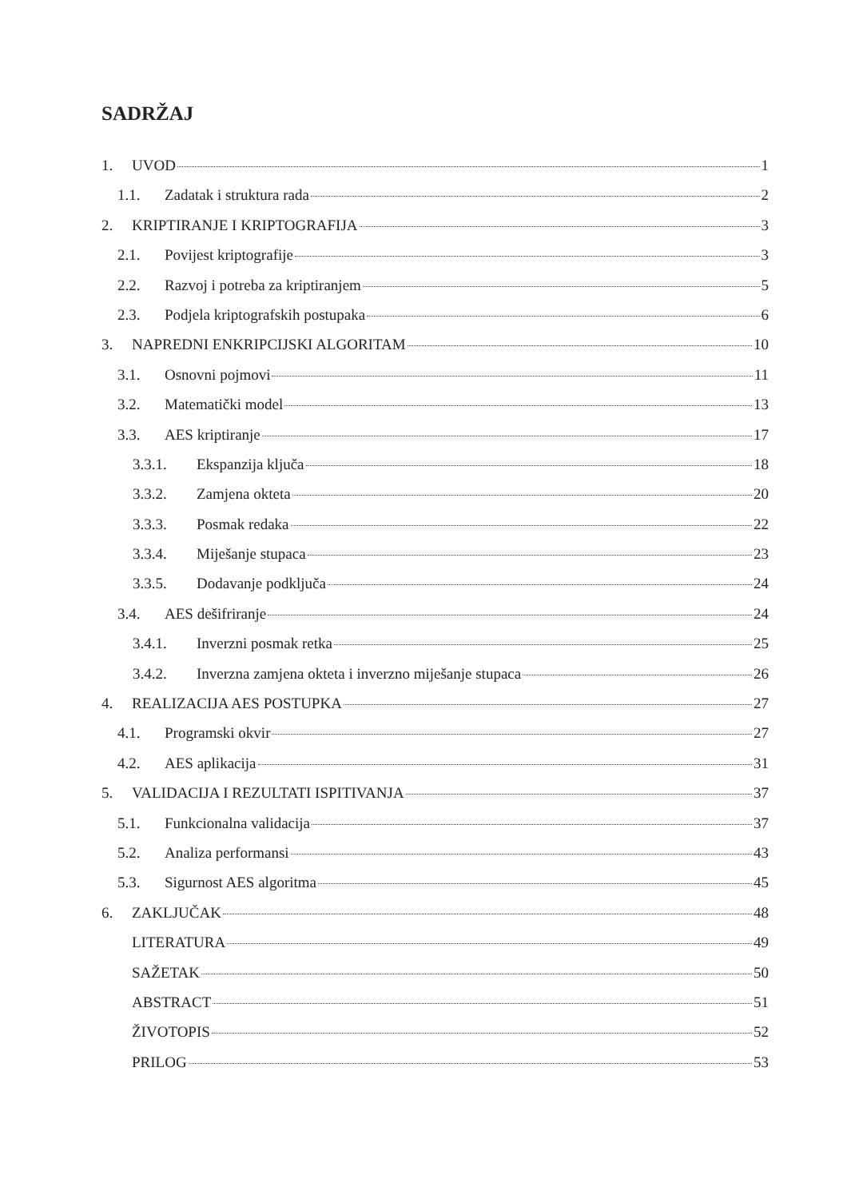SADRŽAJ
1. UVOD 1
1.1. Zadatak i struktura rada 2
2. KRIPTIRANJE I KRIPTOGRAFIJA 3
2.1. Povijest kriptografije 3
2.2. Razvoj i potreba za kriptiranjem 5
2.3. Podjela kriptografskih postupaka 6
3. NAPREDNI ENKRIPCIJSKI ALGORITAM 10
3.1. Osnovni pojmovi 11
3.2. Matematički model 13
3.3. AES kriptiranje 17
3.3.1. Ekspanzija ključa 18
3.3.2. Zamjena okteta 20
3.3.3. Posmak redaka 22
3.3.4. Miješanje stupaca 23
3.3.5. Dodavanje podključa 24
3.4. AES dešifriranje 24
3.4.1. Inverzni posmak retka 25
3.4.2. Inverzna zamjena okteta i inverzno miješanje stupaca 26
4. REALIZACIJA AES POSTUPKA 27
4.1. Programski okvir 27
4.2. AES aplikacija 31
5. VALIDACIJA I REZULTATI ISPITIVANJA 37
5.1. Funkcionalna validacija 37
5.2. Analiza performansi 43
5.3. Sigurnost AES algoritma 45
6. ZAKLJUČAK 48
LITERATURA 49
SAŽETAK 50
ABSTRACT 51
ŽIVOTOPIS 52
PRILOG 53